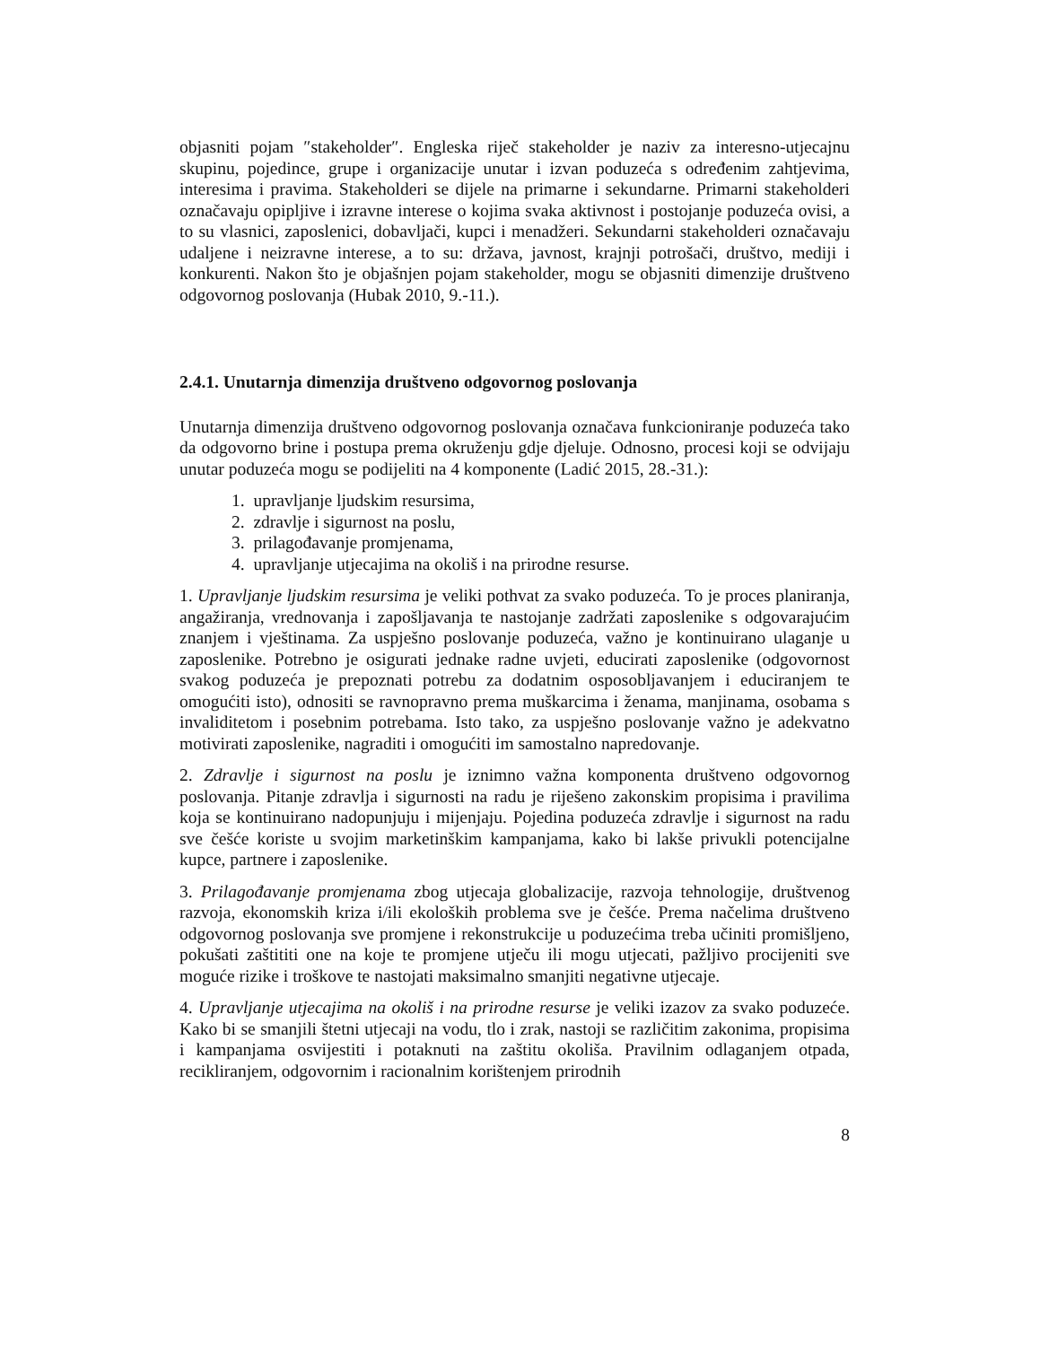objasniti pojam ″stakeholder″. Engleska riječ stakeholder je naziv za interesno-utjecajnu skupinu, pojedince, grupe i organizacije unutar i izvan poduzeća s određenim zahtjevima, interesima i pravima. Stakeholderi se dijele na primarne i sekundarne. Primarni stakeholderi označavaju opipljive i izravne interese o kojima svaka aktivnost i postojanje poduzeća ovisi, a to su vlasnici, zaposlenici, dobavljači, kupci i menadžeri. Sekundarni stakeholderi označavaju udaljene i neizravne interese, a to su: država, javnost, krajnji potrošači, društvo, mediji i konkurenti. Nakon što je objašnjen pojam stakeholder, mogu se objasniti dimenzije društveno odgovornog poslovanja (Hubak 2010, 9.-11.).
2.4.1. Unutarnja dimenzija društveno odgovornog poslovanja
Unutarnja dimenzija društveno odgovornog poslovanja označava funkcioniranje poduzeća tako da odgovorno brine i postupa prema okruženju gdje djeluje. Odnosno, procesi koji se odvijaju unutar poduzeća mogu se podijeliti na 4 komponente (Ladić 2015, 28.-31.):
1. upravljanje ljudskim resursima,
2. zdravlje i sigurnost na poslu,
3. prilagođavanje promjenama,
4. upravljanje utjecajima na okoliš i na prirodne resurse.
1. Upravljanje ljudskim resursima je veliki pothvat za svako poduzeća. To je proces planiranja, angažiranja, vrednovanja i zapošljavanja te nastojanje zadržati zaposlenike s odgovarajućim znanjem i vještinama. Za uspješno poslovanje poduzeća, važno je kontinuirano ulaganje u zaposlenike. Potrebno je osigurati jednake radne uvjeti, educirati zaposlenike (odgovornost svakog poduzeća je prepoznati potrebu za dodatnim osposobljavanjem i educiranjem te omogućiti isto), odnositi se ravnopravno prema muškarcima i ženama, manjinama, osobama s invaliditetom i posebnim potrebama. Isto tako, za uspješno poslovanje važno je adekvatno motivirati zaposlenike, nagraditi i omogućiti im samostalno napredovanje.
2. Zdravlje i sigurnost na poslu je iznimno važna komponenta društveno odgovornog poslovanja. Pitanje zdravlja i sigurnosti na radu je riješeno zakonskim propisima i pravilima koja se kontinuirano nadopunjuju i mijenjaju. Pojedina poduzeća zdravlje i sigurnost na radu sve češće koriste u svojim marketinškim kampanjama, kako bi lakše privukli potencijalne kupce, partnere i zaposlenike.
3. Prilagođavanje promjenama zbog utjecaja globalizacije, razvoja tehnologije, društvenog razvoja, ekonomskih kriza i/ili ekoloških problema sve je češće. Prema načelima društveno odgovornog poslovanja sve promjene i rekonstrukcije u poduzećima treba učiniti promišljeno, pokušati zaštititi one na koje te promjene utječu ili mogu utjecati, pažljivo procijeniti sve moguće rizike i troškove te nastojati maksimalno smanjiti negativne utjecaje.
4. Upravljanje utjecajima na okoliš i na prirodne resurse je veliki izazov za svako poduzeće. Kako bi se smanjili štetni utjecaji na vodu, tlo i zrak, nastoji se različitim zakonima, propisima i kampanjama osvijestiti i potaknuti na zaštitu okoliša. Pravilnim odlaganjem otpada, recikliranjem, odgovornim i racionalnim korištenjem prirodnih
8